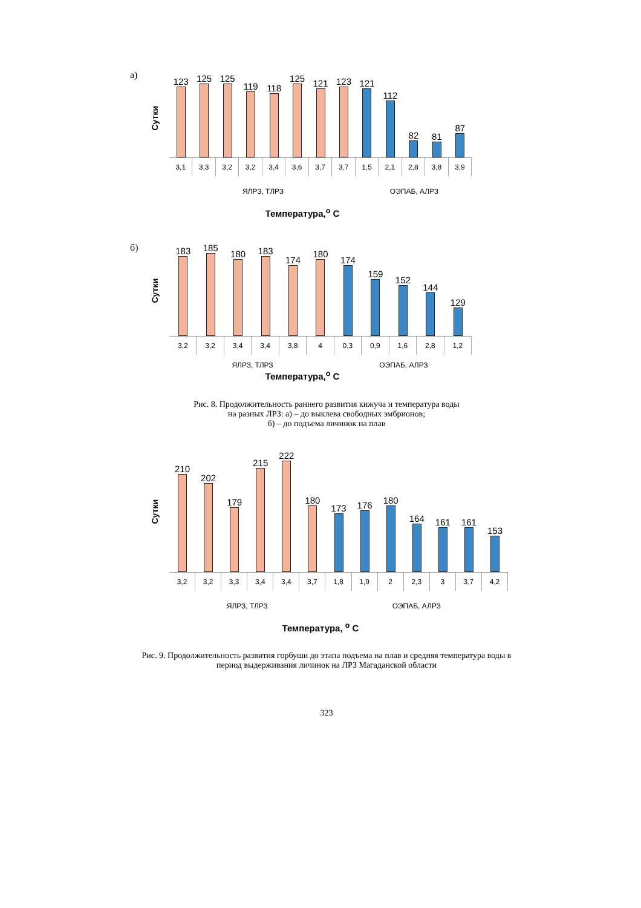а)
Сутки
123
125
125
119
118
125
121
123
121
112
82
81
87
3,1 3,3 3,2 3,2 3,4 3,6 3,7 3,7 1,5 2,1 2,8 3,8 3,9
ЯЛРЗ, ТЛРЗ ОЭПАБ, АЛРЗ
Температура,<sup>о</sup> С
б)
Сутки
183
185
180
183
174
180
174
159
152
144
129
3,2 3,2 3,4 3,4 3,8 4 0,3 0,9 1,6 2,8 1,2
ЯЛРЗ, ТЛРЗ ОЭПАБ, АЛРЗ
Температура,<sup>о</sup> С
Рис. 8. Продолжительность раннего развития кижуча и температура воды
на разных ЛРЗ: а) – до выклева свободных эмбрионов;
б) – до подъема личинок на плав
Сутки
210
202
179
215
222
180
173
176
180
164
161
161
153
3,2 3,2 3,3 3,4 3,4 3,7 1,8 1,9 2 2,3 3 3,7 4,2
ЯЛРЗ, ТЛРЗ ОЭПАБ, АЛРЗ
Температура, <sup>о</sup> С
Рис. 9. Продолжительность развития горбуши до этапа подъема на плав и средняя температура воды в период выдерживания личинок на ЛРЗ Магаданской области
323